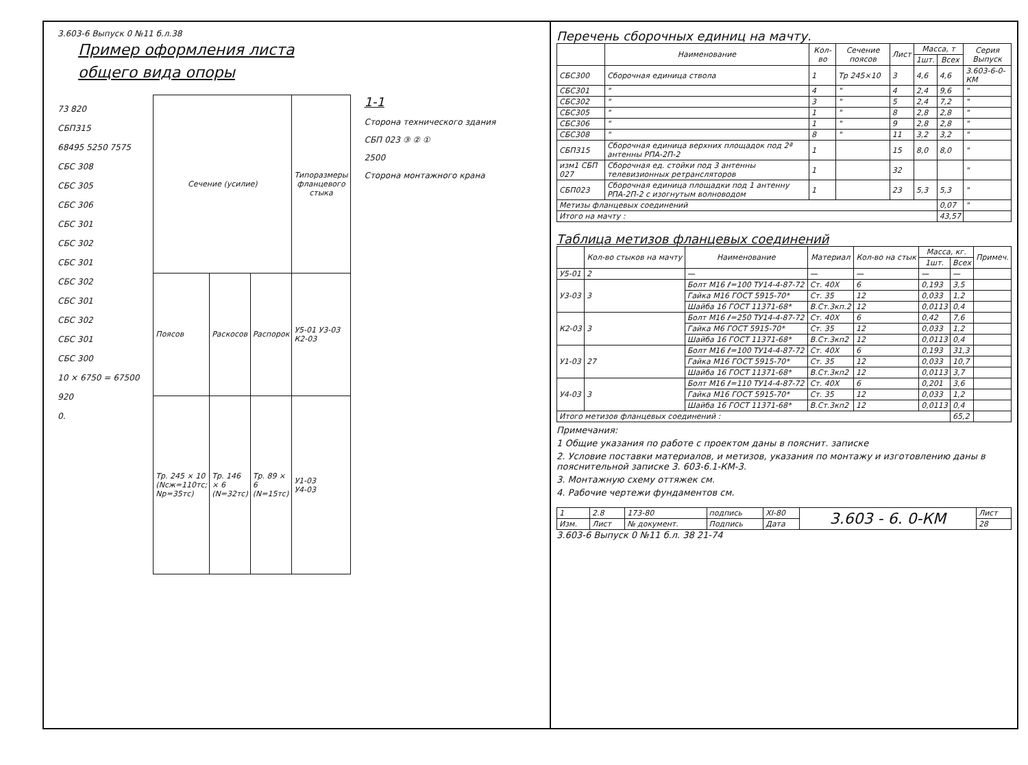3.603-6 Выпуск 0 №11 б.л.38
Пример оформления листа
общего вида опоры
73 820
СБП315
68495 5250 7575
СБС 308
СБС 305
СБС 306
СБС 301
СБС 302
СБС 301
СБС 302
СБС 301
СБС 302
СБС 301
СБС 300
10 × 6750 = 67500
920
0.
| Сечение (усилие) | | | Типоразмеры фланцевого стыка |
| --- | --- | --- | --- |
| Поясов | Раскосов | Распорок | У5-01 У3-03 К2-03 |
| Тр. 245 × 10 (Nсж=110тс; Nр=35тс) | Тр. 146 × 6 (N=32тс) | Тр. 89 × 6 (N=15тс) | У1-03 У4-03 |
1-1
Сторона технического здания
СБП 023 ③ ② ①
2500
Сторона монтажного крана
Перечень сборочных единиц на мачту.
| | Наименование | Кол-во | Сечение поясов | Лист | Масса, т | | Серия Выпуск |
| --- | --- | --- | --- | --- | --- | --- | --- |
| | | | | | 1шт. | Всех | |
| СБС300 | Сборочная единица ствола | 1 | Тр 245×10 | 3 | 4,6 | 4,6 | 3.603-6-0-КМ |
| СБС301 | " | 4 | " | 4 | 2,4 | 9,6 | " |
| СБС302 | " | 3 | " | 5 | 2,4 | 7,2 | " |
| СБС305 | " | 1 | " | 8 | 2,8 | 2,8 | " |
| СБС306 | " | 1 | " | 9 | 2,8 | 2,8 | " |
| СБС308 | " | 8 | " | 11 | 3,2 | 3,2 | " |
| СБП315 | Сборочная единица верхних площадок под 2ª антенны РПА-2П-2 | 1 | | 15 | 8,0 | 8,0 | " |
| изм1 СБП 027 | Сборочная ед. стойки под 3 антенны телевизионных ретрансляторов | 1 | | 32 | | | " |
| СБП023 | Сборочная единица площадки под 1 антенну РПА-2П-2 с изогнутым волноводом | 1 | | 23 | 5,3 | 5,3 | " |
| Метизы фланцевых соединений | | | | | | 0,07 | " |
| Итого на мачту : | | | | | | 43,57 | |
Таблица метизов фланцевых соединений
| | Кол-во стыков на мачту | Наименование | Материал | Кол-во на стык | Масса, кг. | | Примеч. |
| --- | --- | --- | --- | --- | --- | --- | --- |
| | | | | | 1шт. | Всех | |
| У5-01 | 2 | — | — | — | — | — | |
| У3-03 | 3 | Болт М16 ℓ=100 ТУ14-4-87-72 | Ст. 40Х | 6 | 0,193 | 3,5 | |
| | | Гайка М16 ГОСТ 5915-70* | Ст. 35 | 12 | 0,033 | 1,2 | |
| | | Шайба 16 ГОСТ 11371-68* | В.Ст.3кп.2 | 12 | 0,0113 | 0,4 | |
| К2-03 | 3 | Болт М16 ℓ=250 ТУ14-4-87-72 | Ст. 40Х | 6 | 0,42 | 7,6 | |
| | | Гайка М6 ГОСТ 5915-70* | Ст. 35 | 12 | 0,033 | 1,2 | |
| | | Шайба 16 ГОСТ 11371-68* | В.Ст.3кп2 | 12 | 0,0113 | 0,4 | |
| У1-03 | 27 | Болт М16 ℓ=100 ТУ14-4-87-72 | Ст. 40Х | 6 | 0,193 | 31,3 | |
| | | Гайка М16 ГОСТ 5915-70* | Ст. 35 | 12 | 0,033 | 10,7 | |
| | | Шайба 16 ГОСТ 11371-68* | В.Ст.3кп2 | 12 | 0,0113 | 3,7 | |
| У4-03 | 3 | Болт М16 ℓ=110 ТУ14-4-87-72 | Ст. 40Х | 6 | 0,201 | 3,6 | |
| | | Гайка М16 ГОСТ 5915-70* | Ст. 35 | 12 | 0,033 | 1,2 | |
| | | Шайба 16 ГОСТ 11371-68* | В.Ст.3кп2 | 12 | 0,0113 | 0,4 | |
| Итого метизов фланцевых соединений : | | | | | | 65,2 | |
Примечания:
1 Общие указания по работе с проектом даны в пояснит. записке
2. Условие поставки материалов, и метизов, указания по монтажу и изготовлению даны в пояснительной записке 3. 603-6.1-КМ-3.
3. Монтажную схему оттяжек см.
4. Рабочие чертежи фундаментов см.
| 1 | 2.8 | 173-80 | подпись | XI-80 | 3.603 - 6. 0-КМ | Лист |
| Изм. | Лист | № документ. | Подпись | Дата | | 28 |
3.603-6 Выпуск 0 №11 б.л. 38 21-74